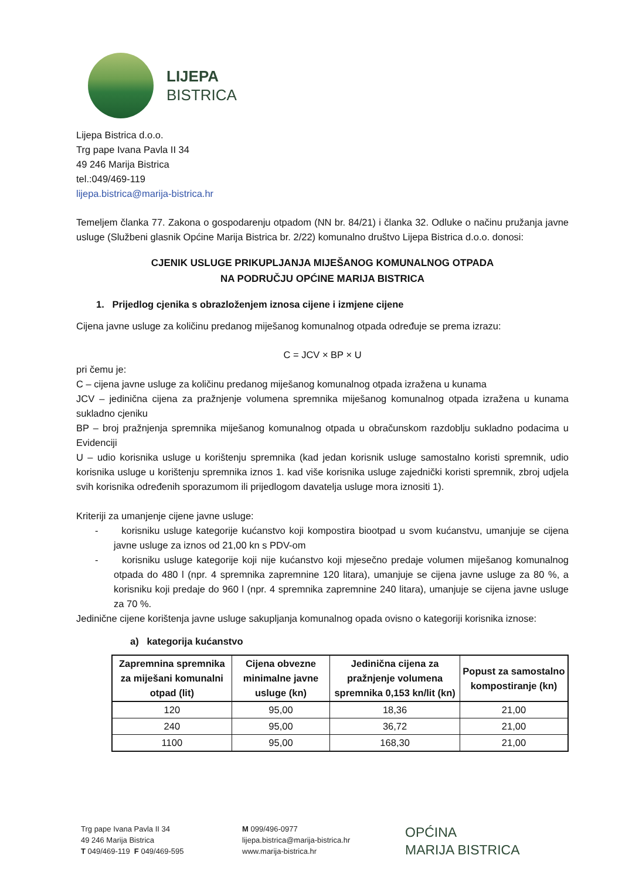LIJEPA
BISTRICA
Lijepa Bistrica d.o.o.
Trg pape Ivana Pavla II 34
49 246 Marija Bistrica
tel.:049/469-119
lijepa.bistrica@marija-bistrica.hr
Temeljem članka 77. Zakona o gospodarenju otpadom (NN br. 84/21) i članka 32. Odluke o načinu pružanja javne usluge (Službeni glasnik Općine Marija Bistrica br. 2/22) komunalno društvo Lijepa Bistrica d.o.o. donosi:
CJENIK USLUGE PRIKUPLJANJA MIJEŠANOG KOMUNALNOG OTPADA
NA PODRUČJU OPĆINE MARIJA BISTRICA
1. Prijedlog cjenika s obrazloženjem iznosa cijene i izmjene cijene
Cijena javne usluge za količinu predanog miješanog komunalnog otpada određuje se prema izrazu:
C = JCV × BP × U
pri čemu je:
C – cijena javne usluge za količinu predanog miješanog komunalnog otpada izražena u kunama
JCV – jedinična cijena za pražnjenje volumena spremnika miješanog komunalnog otpada izražena u kunama sukladno cjeniku
BP – broj pražnjenja spremnika miješanog komunalnog otpada u obračunskom razdoblju sukladno podacima u Evidenciji
U – udio korisnika usluge u korištenju spremnika (kad jedan korisnik usluge samostalno koristi spremnik, udio korisnika usluge u korištenju spremnika iznos 1. kad više korisnika usluge zajednički koristi spremnik, zbroj udjela svih korisnika određenih sporazumom ili prijedlogom davatelja usluge mora iznositi 1).
Kriteriji za umanjenje cijene javne usluge:
- korisniku usluge kategorije kućanstvo koji kompostira biootpad u svom kućanstvu, umanjuje se cijena javne usluge za iznos od 21,00 kn s PDV-om
- korisniku usluge kategorije koji nije kućanstvo koji mjesečno predaje volumen miješanog komunalnog otpada do 480 l (npr. 4 spremnika zapremnine 120 litara), umanjuje se cijena javne usluge za 80 %, a korisniku koji predaje do 960 l (npr. 4 spremnika zapremnine 240 litara), umanjuje se cijena javne usluge za 70 %.
Jedinične cijene korištenja javne usluge sakupljanja komunalnog opada ovisno o kategoriji korisnika iznose:
a) kategorija kućanstvo
| Zapremnina spremnika za miješani komunalni otpad (lit) | Cijena obvezne minimalne javne usluge (kn) | Jedinična cijena za pražnjenje volumena spremnika 0,153 kn/lit (kn) | Popust za samostalno kompostiranje (kn) |
| --- | --- | --- | --- |
| 120 | 95,00 | 18,36 | 21,00 |
| 240 | 95,00 | 36,72 | 21,00 |
| 1100 | 95,00 | 168,30 | 21,00 |
Trg pape Ivana Pavla II 34
49 246 Marija Bistrica
T 049/469-119 F 049/469-595
M 099/496-0977
lijepa.bistrica@marija-bistrica.hr
www.marija-bistrica.hr
OPĆINA
MARIJA BISTRICA